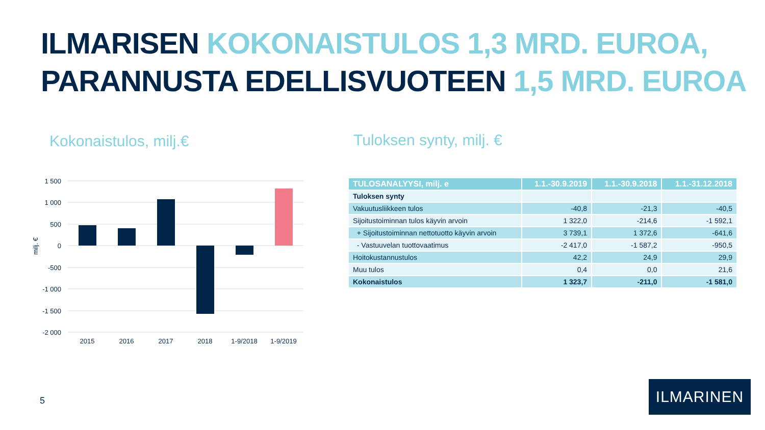ILMARISEN KOKONAISTULOS 1,3 MRD. EUROA,
PARANNUSTA EDELLISVUOTEEN 1,5 MRD. EUROA
Kokonaistulos, milj.€ Tuloksen synty, milj. €
1 500
1 000
500
0
-500
-1 000
-1 500
-2 000
milj. €
2015
2016
2017
2018
1-9/2018
1-9/2019
| TULOSANALYYSI, milj. e | 1.1.-30.9.2019 | 1.1.-30.9.2018 | 1.1.-31.12.2018 |
| --- | --- | --- | --- |
| Tuloksen synty | | | |
| Vakuutusliikkeen tulos | -40,8 | -21,3 | -40,5 |
| Sijoitustoiminnan tulos käyvin arvoin | 1 322,0 | -214,6 | -1 592,1 |
| + Sijoitustoiminnan nettotuotto käyvin arvoin | 3 739,1 | 1 372,6 | -641,6 |
| - Vastuuvelan tuottovaatimus | -2 417,0 | -1 587,2 | -950,5 |
| Hoitokustannustulos | 42,2 | 24,9 | 29,9 |
| Muu tulos | 0,4 | 0,0 | 21,6 |
| Kokonaistulos | 1 323,7 | -211,0 | -1 581,0 |
5
ILMARINEN